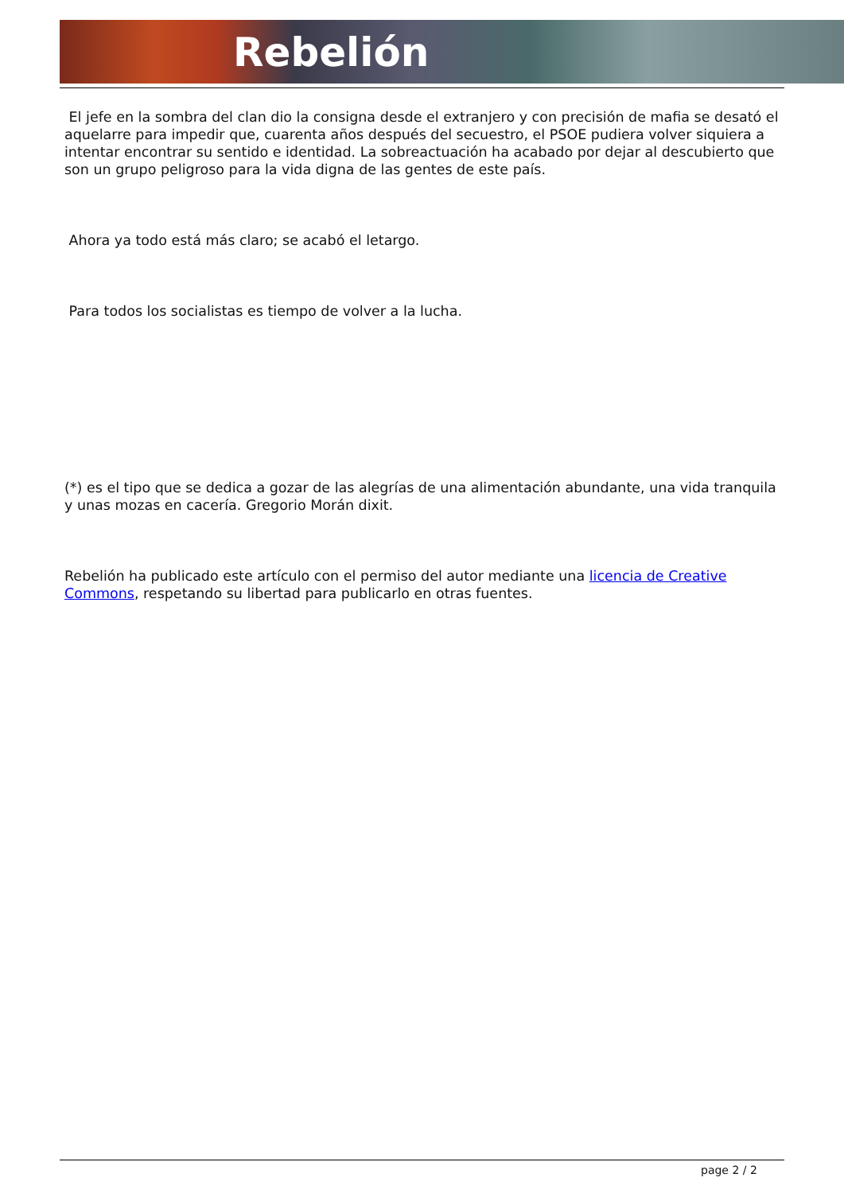Rebelión
El jefe en la sombra del clan dio la consigna desde el extranjero y con precisión de mafia se desató el aquelarre para impedir que, cuarenta años después del secuestro, el PSOE pudiera volver siquiera a intentar encontrar su sentido e identidad. La sobreactuación ha acabado por dejar al descubierto que son un grupo peligroso para la vida digna de las gentes de este país.
Ahora ya todo está más claro; se acabó el letargo.
Para todos los socialistas es tiempo de volver a la lucha.
(*) es el tipo que se dedica a gozar de las alegrías de una alimentación abundante, una vida tranquila y unas mozas en cacería. Gregorio Morán dixit.
Rebelión ha publicado este artículo con el permiso del autor mediante una licencia de Creative Commons, respetando su libertad para publicarlo en otras fuentes.
page 2 / 2